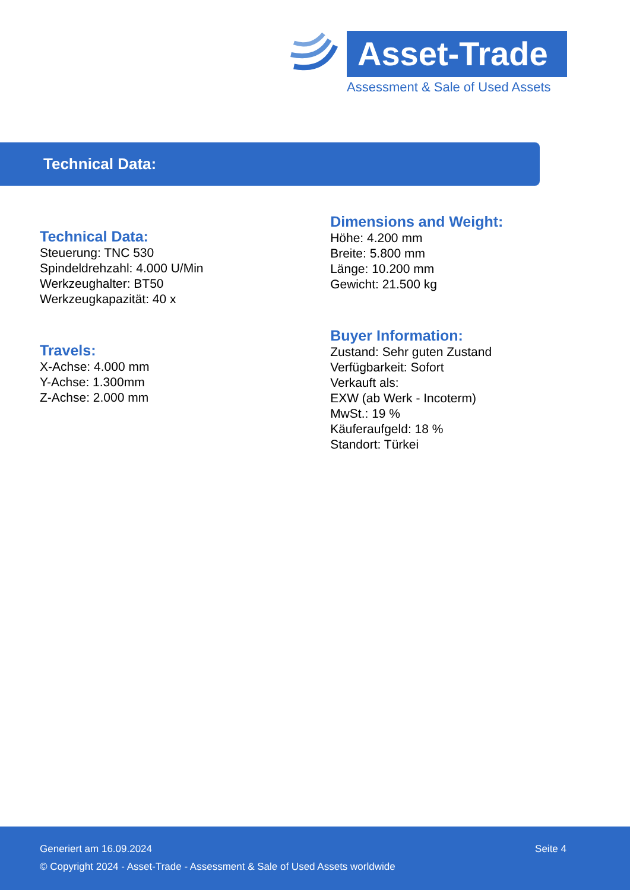Asset-Trade
Assessment & Sale of Used Assets
Technical Data:
Technical Data:
Steuerung: TNC 530
Spindeldrehzahl: 4.000 U/Min
Werkzeughalter: BT50
Werkzeugkapazität: 40 x
Travels:
X-Achse: 4.000 mm
Y-Achse: 1.300mm
Z-Achse: 2.000 mm
Dimensions and Weight:
Höhe: 4.200 mm
Breite: 5.800 mm
Länge: 10.200 mm
Gewicht: 21.500 kg
Buyer Information:
Zustand: Sehr guten Zustand
Verfügbarkeit: Sofort
Verkauft als:
EXW (ab Werk - Incoterm)
MwSt.: 19 %
Käuferaufgeld: 18 %
Standort: Türkei
Seite 4 Generiert am 16.09.2024
© Copyright 2024 - Asset-Trade - Assessment & Sale of Used Assets worldwide